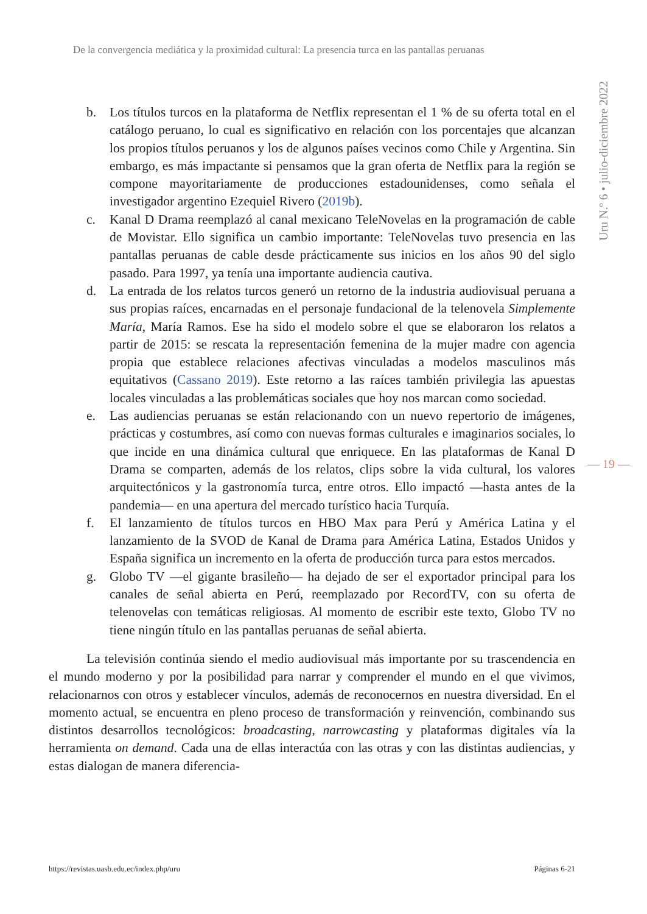De la convergencia mediática y la proximidad cultural: La presencia turca en las pantallas peruanas
Uru N.º 6 • julio-diciembre 2022
b. Los títulos turcos en la plataforma de Netflix representan el 1 % de su oferta total en el catálogo peruano, lo cual es significativo en relación con los porcentajes que alcanzan los propios títulos peruanos y los de algunos países vecinos como Chile y Argentina. Sin embargo, es más impactante si pensamos que la gran oferta de Netflix para la región se compone mayoritariamente de producciones estadounidenses, como señala el investigador argentino Ezequiel Rivero (2019b).
c. Kanal D Drama reemplazó al canal mexicano TeleNovelas en la programación de cable de Movistar. Ello significa un cambio importante: TeleNovelas tuvo presencia en las pantallas peruanas de cable desde prácticamente sus inicios en los años 90 del siglo pasado. Para 1997, ya tenía una importante audiencia cautiva.
d. La entrada de los relatos turcos generó un retorno de la industria audiovisual peruana a sus propias raíces, encarnadas en el personaje fundacional de la telenovela Simplemente María, María Ramos. Ese ha sido el modelo sobre el que se elaboraron los relatos a partir de 2015: se rescata la representación femenina de la mujer madre con agencia propia que establece relaciones afectivas vinculadas a modelos masculinos más equitativos (Cassano 2019). Este retorno a las raíces también privilegia las apuestas locales vinculadas a las problemáticas sociales que hoy nos marcan como sociedad.
e. Las audiencias peruanas se están relacionando con un nuevo repertorio de imágenes, prácticas y costumbres, así como con nuevas formas culturales e imaginarios sociales, lo que incide en una dinámica cultural que enriquece. En las plataformas de Kanal D Drama se comparten, además de los relatos, clips sobre la vida cultural, los valores arquitectónicos y la gastronomía turca, entre otros. Ello impactó —hasta antes de la pandemia— en una apertura del mercado turístico hacia Turquía.
f. El lanzamiento de títulos turcos en HBO Max para Perú y América Latina y el lanzamiento de la SVOD de Kanal de Drama para América Latina, Estados Unidos y España significa un incremento en la oferta de producción turca para estos mercados.
g. Globo TV —el gigante brasileño— ha dejado de ser el exportador principal para los canales de señal abierta en Perú, reemplazado por RecordTV, con su oferta de telenovelas con temáticas religiosas. Al momento de escribir este texto, Globo TV no tiene ningún título en las pantallas peruanas de señal abierta.
La televisión continúa siendo el medio audiovisual más importante por su trascendencia en el mundo moderno y por la posibilidad para narrar y comprender el mundo en el que vivimos, relacionarnos con otros y establecer vínculos, además de reconocernos en nuestra diversidad. En el momento actual, se encuentra en pleno proceso de transformación y reinvención, combinando sus distintos desarrollos tecnológicos: broadcasting, narrowcasting y plataformas digitales vía la herramienta on demand. Cada una de ellas interactúa con las otras y con las distintas audiencias, y estas dialogan de manera diferencia-
— 19 —
https://revistas.uasb.edu.ec/index.php/uru Páginas 6-21